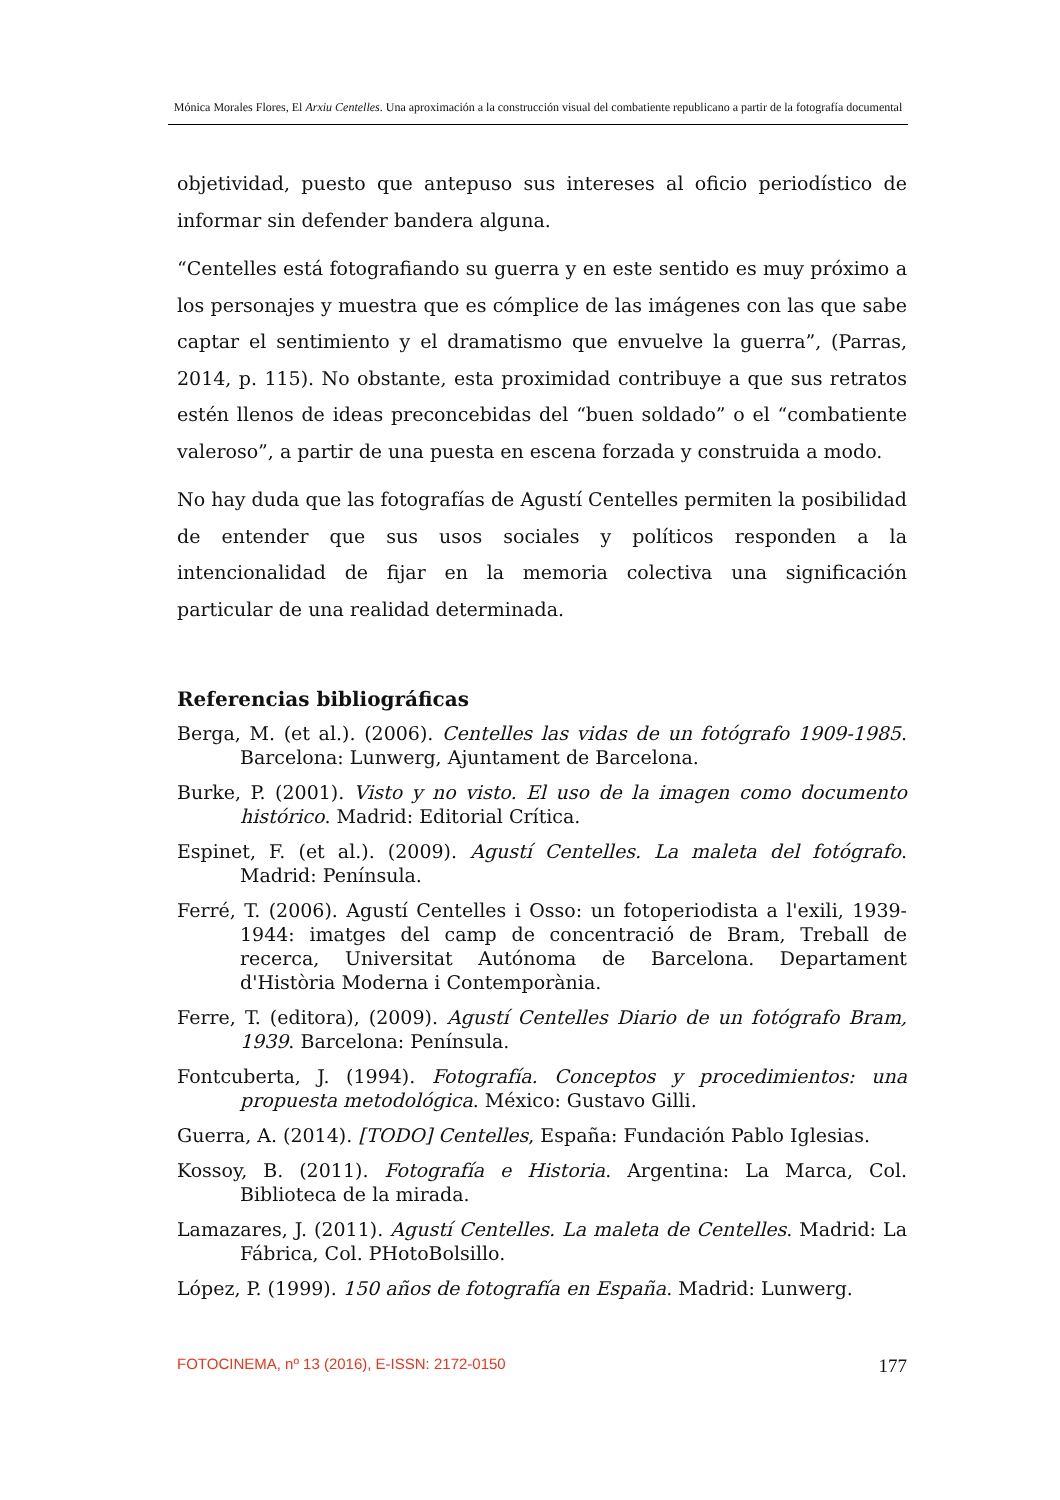Mónica Morales Flores, El Arxiu Centelles. Una aproximación a la construcción visual del combatiente republicano a partir de la fotografía documental
objetividad, puesto que antepuso sus intereses al oficio periodístico de informar sin defender bandera alguna.
“Centelles está fotografiando su guerra y en este sentido es muy próximo a los personajes y muestra que es cómplice de las imágenes con las que sabe captar el sentimiento y el dramatismo que envuelve la guerra”, (Parras, 2014, p. 115). No obstante, esta proximidad contribuye a que sus retratos estén llenos de ideas preconcebidas del “buen soldado” o el “combatiente valeroso”, a partir de una puesta en escena forzada y construida a modo.
No hay duda que las fotografías de Agustí Centelles permiten la posibilidad de entender que sus usos sociales y políticos responden a la intencionalidad de fijar en la memoria colectiva una significación particular de una realidad determinada.
Referencias bibliográficas
Berga, M. (et al.). (2006). Centelles las vidas de un fotógrafo 1909-1985. Barcelona: Lunwerg, Ajuntament de Barcelona.
Burke, P. (2001). Visto y no visto. El uso de la imagen como documento histórico. Madrid: Editorial Crítica.
Espinet, F. (et al.). (2009). Agustí Centelles. La maleta del fotógrafo. Madrid: Península.
Ferré, T. (2006). Agustí Centelles i Osso: un fotoperiodista a l'exili, 1939-1944: imatges del camp de concentració de Bram, Treball de recerca, Universitat Autónoma de Barcelona. Departament d'Història Moderna i Contemporània.
Ferre, T. (editora), (2009). Agustí Centelles Diario de un fotógrafo Bram, 1939. Barcelona: Península.
Fontcuberta, J. (1994). Fotografía. Conceptos y procedimientos: una propuesta metodológica. México: Gustavo Gilli.
Guerra, A. (2014). [TODO] Centelles, España: Fundación Pablo Iglesias.
Kossoy, B. (2011). Fotografía e Historia. Argentina: La Marca, Col. Biblioteca de la mirada.
Lamazares, J. (2011). Agustí Centelles. La maleta de Centelles. Madrid: La Fábrica, Col. PHotoBolsillo.
López, P. (1999). 150 años de fotografía en España. Madrid: Lunwerg.
FOTOCINEMA, nº 13 (2016), E-ISSN: 2172-0150 177